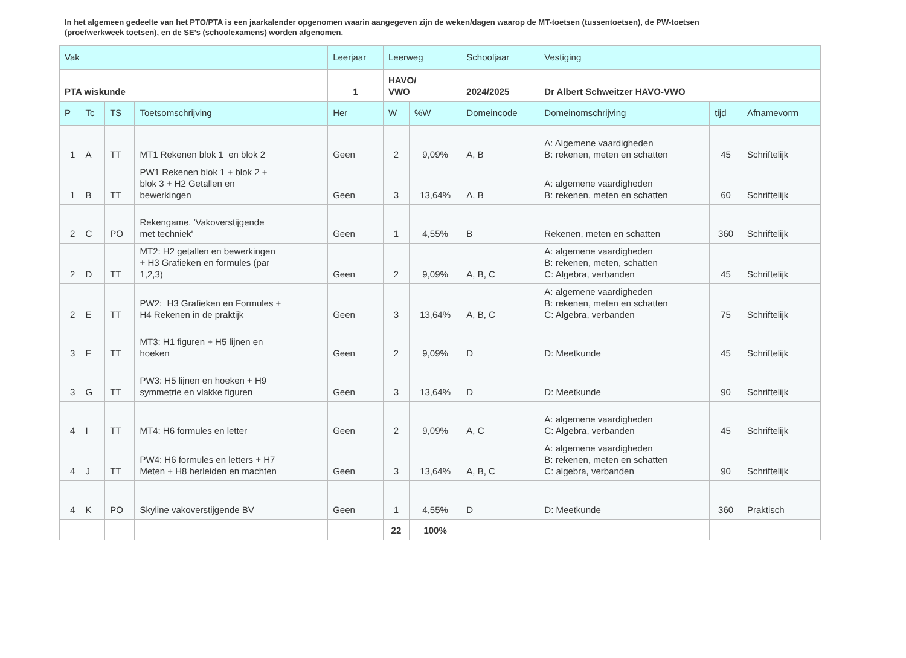In het algemeen gedeelte van het PTO/PTA is een jaarkalender opgenomen waarin aangegeven zijn de weken/dagen waarop de MT-toetsen (tussentoetsen), de PW-toetsen (proefwerkweek toetsen), en de SE’s (schoolexamens) worden afgenomen.
| Vak | | | | Leerjaar | Leerweg | | Schooljaar | Vestiging | | |
| --- | --- | --- | --- | --- | --- | --- | --- | --- | --- | --- |
| PTA wiskunde | | | | 1 | HAVO/ VWO | | 2024/2025 | Dr Albert Schweitzer HAVO-VWO | | |
| P | Tc | TS | Toetsomschrijving | Her | W | %W | Domeincode | Domeinomschrijving | tijd | Afnamevorm |
| 1 | A | TT | MT1 Rekenen blok 1 en blok 2 | Geen | 2 | 9,09% | A, B | A: Algemene vaardigheden B: rekenen, meten en schatten | 45 | Schriftelijk |
| 1 | B | TT | PW1 Rekenen blok 1 + blok 2 + blok 3 + H2 Getallen en bewerkingen | Geen | 3 | 13,64% | A, B | A: algemene vaardigheden B: rekenen, meten en schatten | 60 | Schriftelijk |
| 2 | C | PO | Rekengame. 'Vakoverstijgende met techniek' | Geen | 1 | 4,55% | B | Rekenen, meten en schatten | 360 | Schriftelijk |
| 2 | D | TT | MT2: H2 getallen en bewerkingen + H3 Grafieken en formules (par 1,2,3) | Geen | 2 | 9,09% | A, B, C | A: algemene vaardigheden B: rekenen, meten, schatten C: Algebra, verbanden | 45 | Schriftelijk |
| 2 | E | TT | PW2: H3 Grafieken en Formules + H4 Rekenen in de praktijk | Geen | 3 | 13,64% | A, B, C | A: algemene vaardigheden B: rekenen, meten en schatten C: Algebra, verbanden | 75 | Schriftelijk |
| 3 | F | TT | MT3: H1 figuren + H5 lijnen en hoeken | Geen | 2 | 9,09% | D | D: Meetkunde | 45 | Schriftelijk |
| 3 | G | TT | PW3: H5 lijnen en hoeken + H9 symmetrie en vlakke figuren | Geen | 3 | 13,64% | D | D: Meetkunde | 90 | Schriftelijk |
| 4 | I | TT | MT4: H6 formules en letter | Geen | 2 | 9,09% | A, C | A: algemene vaardigheden C: Algebra, verbanden | 45 | Schriftelijk |
| 4 | J | TT | PW4: H6 formules en letters + H7 Meten + H8 herleiden en machten | Geen | 3 | 13,64% | A, B, C | A: algemene vaardigheden B: rekenen, meten en schatten C: algebra, verbanden | 90 | Schriftelijk |
| 4 | K | PO | Skyline vakoverstijgende BV | Geen | 1 | 4,55% | D | D: Meetkunde | 360 | Praktisch |
| | | | | | 22 | 100% | | | | |